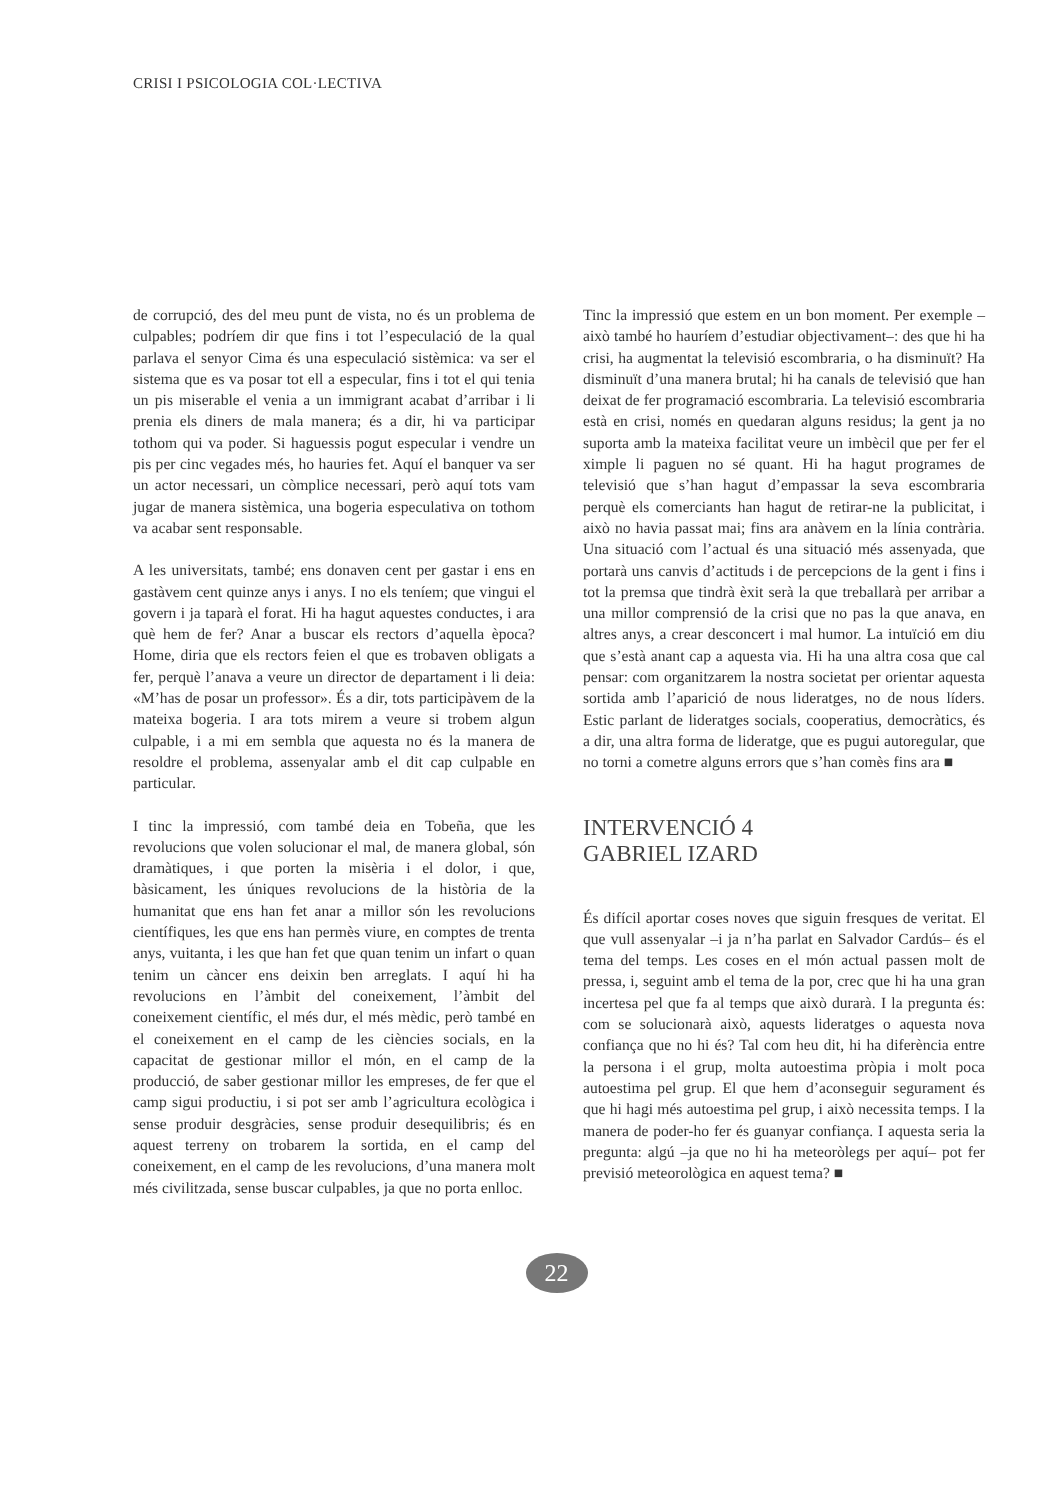CRISI I PSICOLOGIA COL·LECTIVA
de corrupció, des del meu punt de vista, no és un problema de culpables; podríem dir que fins i tot l’especulació de la qual parlava el senyor Cima és una especulació sistèmica: va ser el sistema que es va posar tot ell a especular, fins i tot el qui tenia un pis miserable el venia a un immigrant acabat d’arribar i li prenia els diners de mala manera; és a dir, hi va participar tothom qui va poder. Si haguessis pogut especular i vendre un pis per cinc vegades més, ho hauries fet. Aquí el banquer va ser un actor necessari, un còmplice necessari, però aquí tots vam jugar de manera sistèmica, una bogeria especulativa on tothom va acabar sent responsable.
A les universitats, també; ens donaven cent per gastar i ens en gastàvem cent quinze anys i anys. I no els teníem; que vingui el govern i ja taparà el forat. Hi ha hagut aquestes conductes, i ara què hem de fer? Anar a buscar els rectors d’aquella època? Home, diria que els rectors feien el que es trobaven obligats a fer, perquè l’anava a veure un director de departament i li deia: «M’has de posar un professor». És a dir, tots participàvem de la mateixa bogeria. I ara tots mirem a veure si trobem algun culpable, i a mi em sembla que aquesta no és la manera de resoldre el problema, assenyalar amb el dit cap culpable en particular.
I tinc la impressió, com també deia en Tobeña, que les revolucions que volen solucionar el mal, de manera global, són dramàtiques, i que porten la misèria i el dolor, i que, bàsicament, les úniques revolucions de la història de la humanitat que ens han fet anar a millor són les revolucions científiques, les que ens han permès viure, en comptes de trenta anys, vuitanta, i les que han fet que quan tenim un infart o quan tenim un càncer ens deixin ben arreglats. I aquí hi ha revolucions en l’àmbit del coneixement, l’àmbit del coneixement científic, el més dur, el més mèdic, però també en el coneixement en el camp de les ciències socials, en la capacitat de gestionar millor el món, en el camp de la producció, de saber gestionar millor les empreses, de fer que el camp sigui productiu, i si pot ser amb l’agricultura ecològica i sense produir desgràcies, sense produir desequilibris; és en aquest terreny on trobarem la sortida, en el camp del coneixement, en el camp de les revolucions, d’una manera molt més civilitzada, sense buscar culpables, ja que no porta enlloc.
Tinc la impressió que estem en un bon moment. Per exemple –això també ho hauríem d’estudiar objectivament–: des que hi ha crisi, ha augmentat la televisió escombraria, o ha disminuït? Ha disminuït d’una manera brutal; hi ha canals de televisió que han deixat de fer programació escombraria. La televisió escombraria està en crisi, només en quedaran alguns residus; la gent ja no suporta amb la mateixa facilitat veure un imbècil que per fer el ximple li paguen no sé quant. Hi ha hagut programes de televisió que s’han hagut d’empassar la seva escombraria perquè els comerciants han hagut de retirar-ne la publicitat, i això no havia passat mai; fins ara anàvem en la línia contrària. Una situació com l’actual és una situació més assenyada, que portarà uns canvis d’actituds i de percepcions de la gent i fins i tot la premsa que tindrà èxit serà la que treballarà per arribar a una millor comprensió de la crisi que no pas la que anava, en altres anys, a crear desconcert i mal humor. La intuïció em diu que s’està anant cap a aquesta via. Hi ha una altra cosa que cal pensar: com organitzarem la nostra societat per orientar aquesta sortida amb l’aparició de nous lideratges, no de nous líders. Estic parlant de lideratges socials, cooperatius, democràtics, és a dir, una altra forma de lideratge, que es pugui autoregular, que no torni a cometre alguns errors que s’han comès fins ara ■
INTERVENCIÓ 4
GABRIEL IZARD
És difícil aportar coses noves que siguin fresques de veritat. El que vull assenyalar –i ja n’ha parlat en Salvador Cardús– és el tema del temps. Les coses en el món actual passen molt de pressa, i, seguint amb el tema de la por, crec que hi ha una gran incertesa pel que fa al temps que això durarà. I la pregunta és: com se solucionarà això, aquests lideratges o aquesta nova confiança que no hi és? Tal com heu dit, hi ha diferència entre la persona i el grup, molta autoestima pròpia i molt poca autoestima pel grup. El que hem d’aconseguir segurament és que hi hagi més autoestima pel grup, i això necessita temps. I la manera de poder-ho fer és guanyar confiança. I aquesta seria la pregunta: algú –ja que no hi ha meteoròlegs per aquí– pot fer previsió meteorològica en aquest tema? ■
22